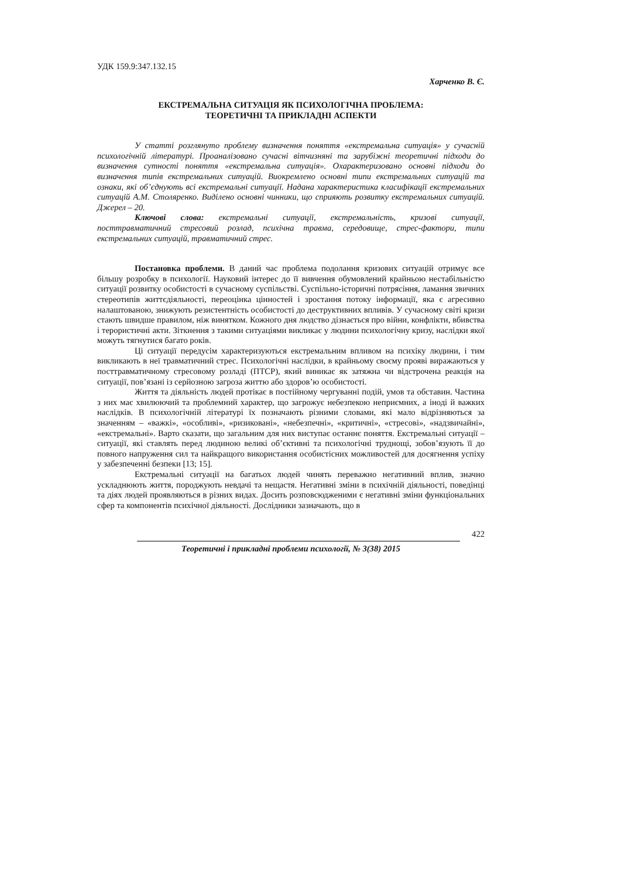УДК 159.9:347.132.15
Харченко В. Є.
ЕКСТРЕМАЛЬНА СИТУАЦІЯ ЯК ПСИХОЛОГІЧНА ПРОБЛЕМА:
ТЕОРЕТИЧНІ ТА ПРИКЛАДНІ АСПЕКТИ
У статті розглянуто проблему визначення поняття «екстремальна ситуація» у сучасній психологічній літературі. Проаналізовано сучасні вітчизняні та зарубіжні теоретичні підходи до визначення сутності поняття «екстремальна ситуація». Охарактеризовано основні підходи до визначення типів екстремальних ситуацій. Виокремлено основні типи екстремальних ситуацій та ознаки, які об’єднують всі екстремальні ситуації. Надана характеристика класифікації екстремальних ситуацій А.М. Столяренко. Виділено основні чинники, що сприяють розвитку екстремальних ситуацій. Джерел – 20.
Ключові слова: екстремальні ситуації, екстремальність, кризові ситуації, посттравматичний стресовий розлад, психічна травма, середовище, стрес-фактори, типи екстремальних ситуацій, травматичний стрес.
Постановка проблеми. В даний час проблема подолання кризових ситуацій отримує все більшу розробку в психології. Науковий інтерес до її вивчення обумовлений крайньою нестабільністю ситуації розвитку особистості в сучасному суспільстві. Суспільно-історичні потрясіння, ламання звичних стереотипів життєдіяльності, переоцінка цінностей і зростання потоку інформації, яка є агресивно налаштованою, знижують резистентність особистості до деструктивних впливів. У сучасному світі кризи стають швидше правилом, ніж винятком. Кожного дня людство дізнається про війни, конфлікти, вбивства і терористичні акти. Зіткнення з такими ситуаціями викликає у людини психологічну кризу, наслідки якої можуть тягнутися багато років.
Ці ситуації передусім характеризуються екстремальним впливом на психіку людини, і тим викликають в неї травматичний стрес. Психологічні наслідки, в крайньому своєму прояві виражаються у посттравматичному стресовому розладі (ПТСР), який виникає як затяжна чи відстрочена реакція на ситуації, пов’язані із серйозною загроза життю або здоров’ю особистості.
Життя та діяльність людей протікає в постійному чергуванні подій, умов та обставин. Частина з них має хвилюючий та проблемний характер, що загрожує небезпекою неприємних, а іноді й важких наслідків. В психологічній літературі їх позначають різними словами, які мало відрізняються за значенням – «важкі», «особливі», «ризиковані», «небезпечні», «критичні», «стресові», «надзвичайні», «екстремальні». Варто сказати, що загальним для них виступає останнє поняття. Екстремальні ситуації – ситуації, які ставлять перед людиною великі об’єктивні та психологічні труднощі, зобов’язують її до повного напруження сил та найкращого використання особистісних можливостей для досягнення успіху у забезпеченні безпеки [13; 15].
Екстремальні ситуації на багатьох людей чинять переважно негативний вплив, значно ускладнюють життя, породжують невдачі та нещастя. Негативні зміни в психічній діяльності, поведінці та діях людей проявляються в різних видах. Досить розповсюдженими є негативні зміни функціональних сфер та компонентів психічної діяльності. Дослідники зазначають, що в
422
Теоретичні і прикладні проблеми психології, № 3(38) 2015